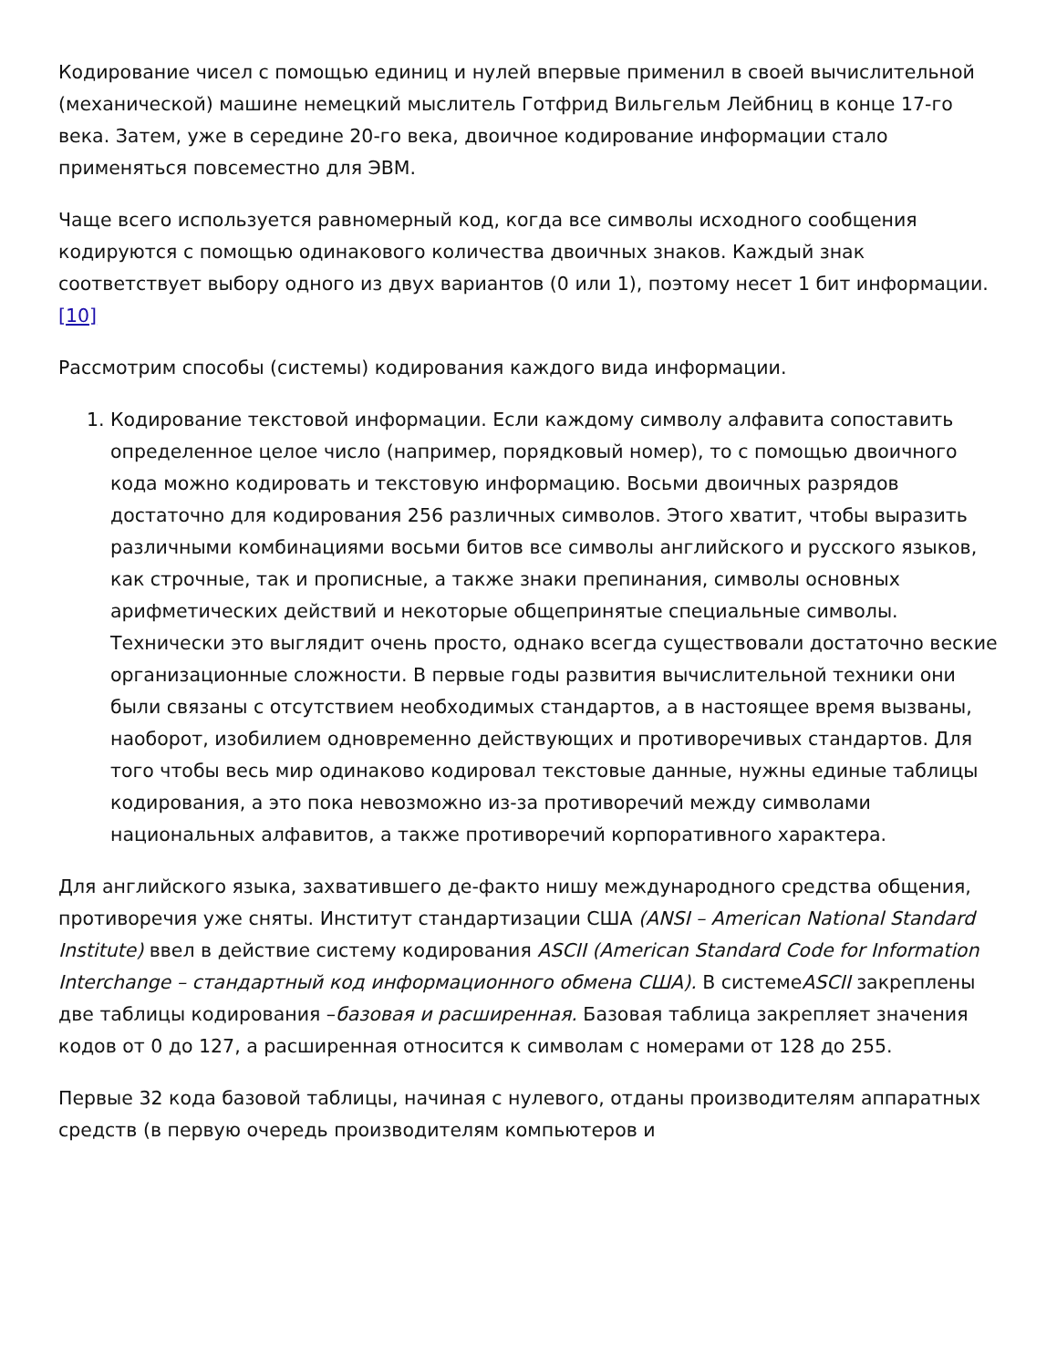Кодирование чисел с помощью единиц и нулей впервые применил в своей вычислительной (механической) машине немецкий мыслитель Готфрид Вильгельм Лейбниц в конце 17-го века. Затем, уже в середине 20-го века, двоичное кодирование информации стало применяться повсеместно для ЭВМ.
Чаще всего используется равномерный код, когда все символы исходного сообщения кодируются с помощью одинакового количества двоичных знаков. Каждый знак соответствует выбору одного из двух вариантов (0 или 1), поэтому несет 1 бит информации.[10]
Рассмотрим способы (системы) кодирования каждого вида информации.
1. Кодирование текстовой информации. Если каждому символу алфавита сопоставить определенное целое число (например, порядковый номер), то с помощью двоичного кода можно кодировать и текстовую информацию. Восьми двоичных разрядов достаточно для кодирования 256 различных символов. Этого хватит, чтобы выразить различными комбинациями восьми битов все символы английского и русского языков, как строчные, так и прописные, а также знаки препинания, символы основных арифметических действий и некоторые общепринятые специальные символы. Технически это выглядит очень просто, однако всегда существовали достаточно веские организационные сложности. В первые годы развития вычислительной техники они были связаны с отсутствием необходимых стандартов, а в настоящее время вызваны, наоборот, изобилием одновременно действующих и противоречивых стандартов. Для того чтобы весь мир одинаково кодировал текстовые данные, нужны единые таблицы кодирования, а это пока невозможно из-за противоречий между символами национальных алфавитов, а также противоречий корпоративного характера.
Для английского языка, захватившего де-факто нишу международного средства общения, противоречия уже сняты. Институт стандартизации США (ANSI – American National Standard Institute) ввел в действие систему кодирования ASCII (American Standard Code for Information Interchange – стандартный код информационного обмена США). В системеASCII закреплены две таблицы кодирования –базовая и расширенная. Базовая таблица закрепляет значения кодов от 0 до 127, а расширенная относится к символам с номерами от 128 до 255.
Первые 32 кода базовой таблицы, начиная с нулевого, отданы производителям аппаратных средств (в первую очередь производителям компьютеров и